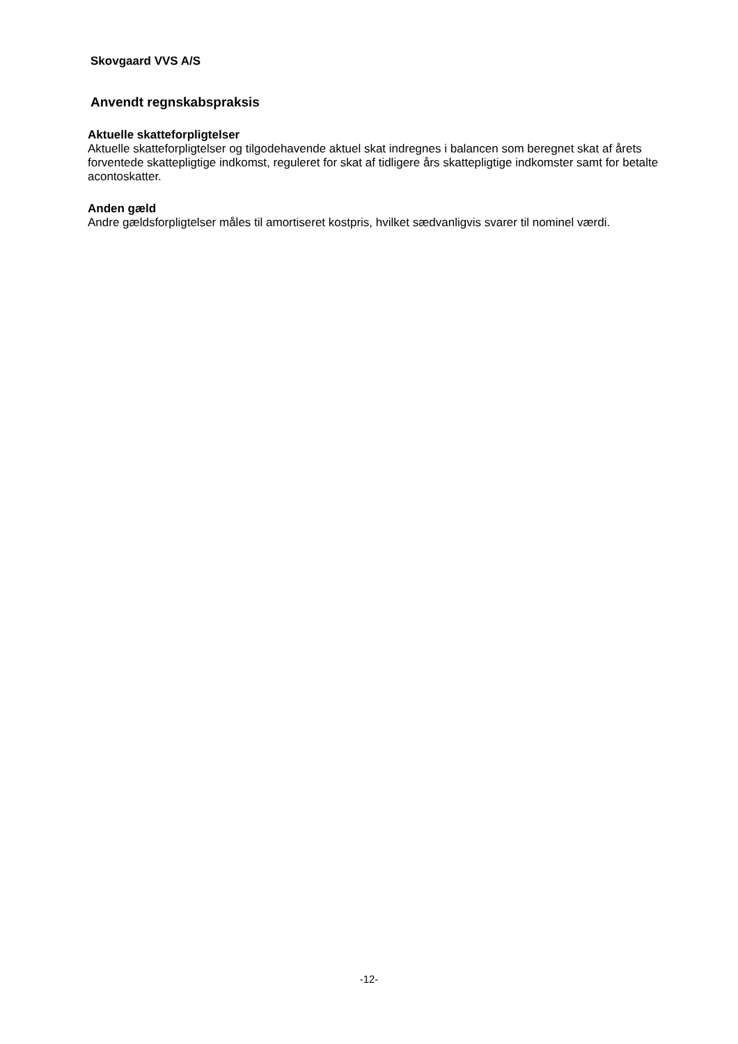Skovgaard VVS A/S
Anvendt regnskabspraksis
Aktuelle skatteforpligtelser
Aktuelle skatteforpligtelser og tilgodehavende aktuel skat indregnes i balancen som beregnet skat af årets forventede skattepligtige indkomst, reguleret for skat af tidligere års skattepligtige indkomster samt for betalte acontoskatter.
Anden gæld
Andre gældsforpligtelser måles til amortiseret kostpris, hvilket sædvanligvis svarer til nominel værdi.
-12-